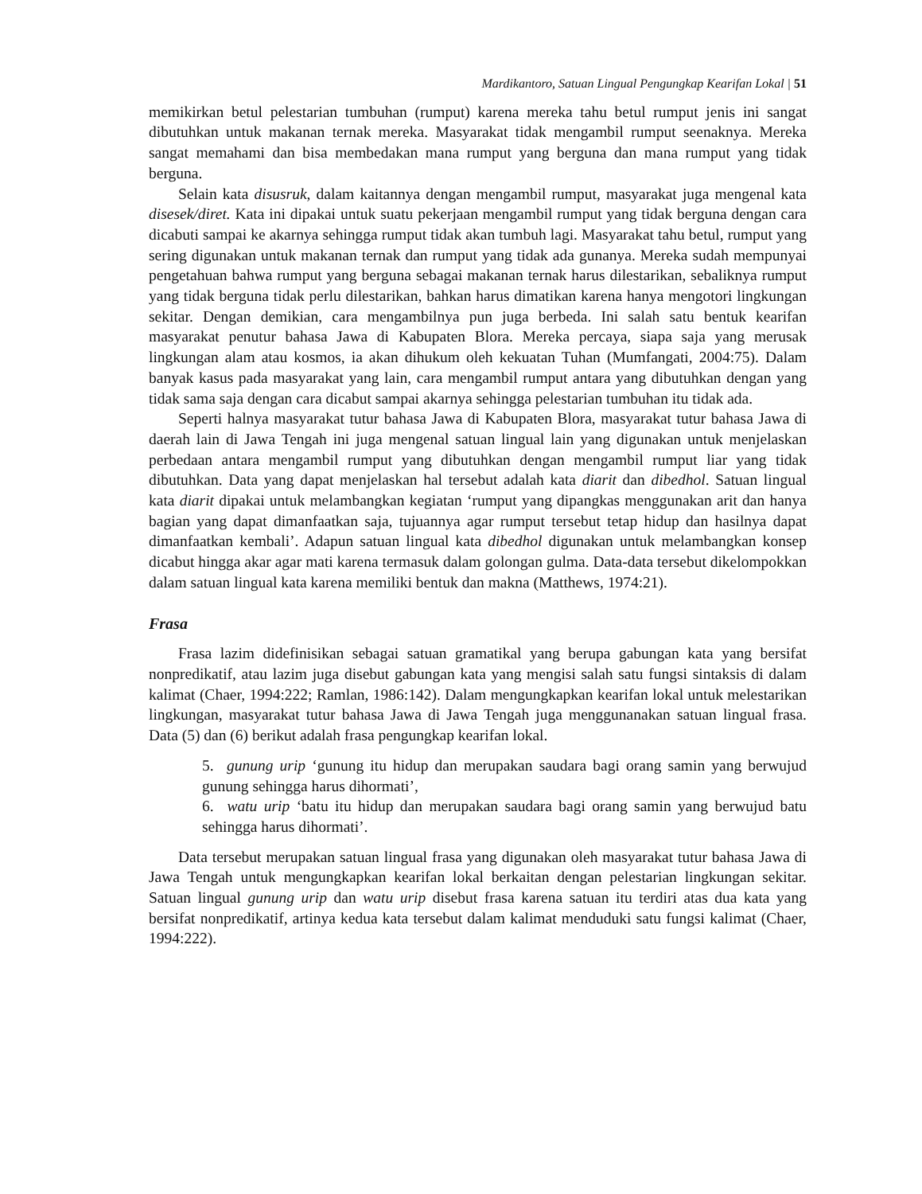Mardikantoro, Satuan Lingual Pengungkap Kearifan Lokal | 51
memikirkan betul pelestarian tumbuhan (rumput) karena mereka tahu betul rumput jenis ini sangat dibutuhkan untuk makanan ternak mereka. Masyarakat tidak mengambil rumput seenaknya. Mereka sangat memahami dan bisa membedakan mana rumput yang berguna dan mana rumput yang tidak berguna.
Selain kata disusruk, dalam kaitannya dengan mengambil rumput, masyarakat juga mengenal kata disesek/diret. Kata ini dipakai untuk suatu pekerjaan mengambil rumput yang tidak berguna dengan cara dicabuti sampai ke akarnya sehingga rumput tidak akan tumbuh lagi. Masyarakat tahu betul, rumput yang sering digunakan untuk makanan ternak dan rumput yang tidak ada gunanya. Mereka sudah mempunyai pengetahuan bahwa rumput yang berguna sebagai makanan ternak harus dilestarikan, sebaliknya rumput yang tidak berguna tidak perlu dilestarikan, bahkan harus dimatikan karena hanya mengotori lingkungan sekitar. Dengan demikian, cara mengambilnya pun juga berbeda. Ini salah satu bentuk kearifan masyarakat penutur bahasa Jawa di Kabupaten Blora. Mereka percaya, siapa saja yang merusak lingkungan alam atau kosmos, ia akan dihukum oleh kekuatan Tuhan (Mumfangati, 2004:75). Dalam banyak kasus pada masyarakat yang lain, cara mengambil rumput antara yang dibutuhkan dengan yang tidak sama saja dengan cara dicabut sampai akarnya sehingga pelestarian tumbuhan itu tidak ada.
Seperti halnya masyarakat tutur bahasa Jawa di Kabupaten Blora, masyarakat tutur bahasa Jawa di daerah lain di Jawa Tengah ini juga mengenal satuan lingual lain yang digunakan untuk menjelaskan perbedaan antara mengambil rumput yang dibutuhkan dengan mengambil rumput liar yang tidak dibutuhkan. Data yang dapat menjelaskan hal tersebut adalah kata diarit dan dibedhol. Satuan lingual kata diarit dipakai untuk melambangkan kegiatan ‘rumput yang dipangkas menggunakan arit dan hanya bagian yang dapat dimanfaatkan saja, tujuannya agar rumput tersebut tetap hidup dan hasilnya dapat dimanfaatkan kembali’. Adapun satuan lingual kata dibedhol digunakan untuk melambangkan konsep dicabut hingga akar agar mati karena termasuk dalam golongan gulma. Data-data tersebut dikelompokkan dalam satuan lingual kata karena memiliki bentuk dan makna (Matthews, 1974:21).
Frasa
Frasa lazim didefinisikan sebagai satuan gramatikal yang berupa gabungan kata yang bersifat nonpredikatif, atau lazim juga disebut gabungan kata yang mengisi salah satu fungsi sintaksis di dalam kalimat (Chaer, 1994:222; Ramlan, 1986:142). Dalam mengungkapkan kearifan lokal untuk melestarikan lingkungan, masyarakat tutur bahasa Jawa di Jawa Tengah juga menggunanakan satuan lingual frasa. Data (5) dan (6) berikut adalah frasa pengungkap kearifan lokal.
5. gunung urip ‘gunung itu hidup dan merupakan saudara bagi orang samin yang berwujud gunung sehingga harus dihormati’,
6. watu urip ‘batu itu hidup dan merupakan saudara bagi orang samin yang berwujud batu sehingga harus dihormati’.
Data tersebut merupakan satuan lingual frasa yang digunakan oleh masyarakat tutur bahasa Jawa di Jawa Tengah untuk mengungkapkan kearifan lokal berkaitan dengan pelestarian lingkungan sekitar. Satuan lingual gunung urip dan watu urip disebut frasa karena satuan itu terdiri atas dua kata yang bersifat nonpredikatif, artinya kedua kata tersebut dalam kalimat menduduki satu fungsi kalimat (Chaer, 1994:222).